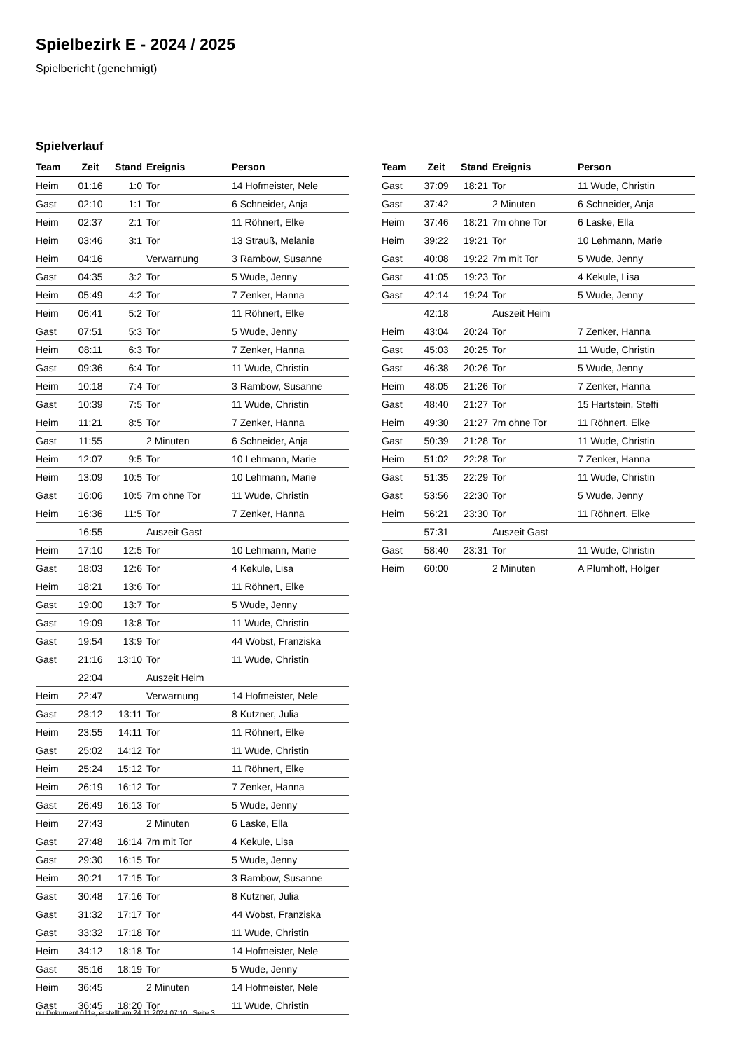Spielbezirk E - 2024 / 2025
Spielbericht (genehmigt)
Spielverlauf
| Team | Zeit | Stand | Ereignis | Person |
| --- | --- | --- | --- | --- |
| Heim | 01:16 | 1:0 | Tor | 14 Hofmeister, Nele |
| Gast | 02:10 | 1:1 | Tor | 6 Schneider, Anja |
| Heim | 02:37 | 2:1 | Tor | 11 Röhnert, Elke |
| Heim | 03:46 | 3:1 | Tor | 13 Strauß, Melanie |
| Heim | 04:16 | | Verwarnung | 3 Rambow, Susanne |
| Gast | 04:35 | 3:2 | Tor | 5 Wude, Jenny |
| Heim | 05:49 | 4:2 | Tor | 7 Zenker, Hanna |
| Heim | 06:41 | 5:2 | Tor | 11 Röhnert, Elke |
| Gast | 07:51 | 5:3 | Tor | 5 Wude, Jenny |
| Heim | 08:11 | 6:3 | Tor | 7 Zenker, Hanna |
| Gast | 09:36 | 6:4 | Tor | 11 Wude, Christin |
| Heim | 10:18 | 7:4 | Tor | 3 Rambow, Susanne |
| Gast | 10:39 | 7:5 | Tor | 11 Wude, Christin |
| Heim | 11:21 | 8:5 | Tor | 7 Zenker, Hanna |
| Gast | 11:55 | | 2 Minuten | 6 Schneider, Anja |
| Heim | 12:07 | 9:5 | Tor | 10 Lehmann, Marie |
| Heim | 13:09 | 10:5 | Tor | 10 Lehmann, Marie |
| Gast | 16:06 | 10:5 | 7m ohne Tor | 11 Wude, Christin |
| Heim | 16:36 | 11:5 | Tor | 7 Zenker, Hanna |
| | 16:55 | | Auszeit Gast | |
| Heim | 17:10 | 12:5 | Tor | 10 Lehmann, Marie |
| Gast | 18:03 | 12:6 | Tor | 4 Kekule, Lisa |
| Heim | 18:21 | 13:6 | Tor | 11 Röhnert, Elke |
| Gast | 19:00 | 13:7 | Tor | 5 Wude, Jenny |
| Gast | 19:09 | 13:8 | Tor | 11 Wude, Christin |
| Gast | 19:54 | 13:9 | Tor | 44 Wobst, Franziska |
| Gast | 21:16 | 13:10 | Tor | 11 Wude, Christin |
| | 22:04 | | Auszeit Heim | |
| Heim | 22:47 | | Verwarnung | 14 Hofmeister, Nele |
| Gast | 23:12 | 13:11 | Tor | 8 Kutzner, Julia |
| Heim | 23:55 | 14:11 | Tor | 11 Röhnert, Elke |
| Gast | 25:02 | 14:12 | Tor | 11 Wude, Christin |
| Heim | 25:24 | 15:12 | Tor | 11 Röhnert, Elke |
| Heim | 26:19 | 16:12 | Tor | 7 Zenker, Hanna |
| Gast | 26:49 | 16:13 | Tor | 5 Wude, Jenny |
| Heim | 27:43 | | 2 Minuten | 6 Laske, Ella |
| Gast | 27:48 | 16:14 | 7m mit Tor | 4 Kekule, Lisa |
| Gast | 29:30 | 16:15 | Tor | 5 Wude, Jenny |
| Heim | 30:21 | 17:15 | Tor | 3 Rambow, Susanne |
| Gast | 30:48 | 17:16 | Tor | 8 Kutzner, Julia |
| Gast | 31:32 | 17:17 | Tor | 44 Wobst, Franziska |
| Gast | 33:32 | 17:18 | Tor | 11 Wude, Christin |
| Heim | 34:12 | 18:18 | Tor | 14 Hofmeister, Nele |
| Gast | 35:16 | 18:19 | Tor | 5 Wude, Jenny |
| Heim | 36:45 | | 2 Minuten | 14 Hofmeister, Nele |
| Gast | 36:45 | 18:20 | Tor | 11 Wude, Christin |
| Team | Zeit | Stand | Ereignis | Person |
| --- | --- | --- | --- | --- |
| Gast | 37:09 | 18:21 | Tor | 11 Wude, Christin |
| Gast | 37:42 | | 2 Minuten | 6 Schneider, Anja |
| Heim | 37:46 | 18:21 | 7m ohne Tor | 6 Laske, Ella |
| Heim | 39:22 | 19:21 | Tor | 10 Lehmann, Marie |
| Gast | 40:08 | 19:22 | 7m mit Tor | 5 Wude, Jenny |
| Gast | 41:05 | 19:23 | Tor | 4 Kekule, Lisa |
| Gast | 42:14 | 19:24 | Tor | 5 Wude, Jenny |
| | 42:18 | | Auszeit Heim | |
| Heim | 43:04 | 20:24 | Tor | 7 Zenker, Hanna |
| Gast | 45:03 | 20:25 | Tor | 11 Wude, Christin |
| Gast | 46:38 | 20:26 | Tor | 5 Wude, Jenny |
| Heim | 48:05 | 21:26 | Tor | 7 Zenker, Hanna |
| Gast | 48:40 | 21:27 | Tor | 15 Hartstein, Steffi |
| Heim | 49:30 | 21:27 | 7m ohne Tor | 11 Röhnert, Elke |
| Gast | 50:39 | 21:28 | Tor | 11 Wude, Christin |
| Heim | 51:02 | 22:28 | Tor | 7 Zenker, Hanna |
| Gast | 51:35 | 22:29 | Tor | 11 Wude, Christin |
| Gast | 53:56 | 22:30 | Tor | 5 Wude, Jenny |
| Heim | 56:21 | 23:30 | Tor | 11 Röhnert, Elke |
| | 57:31 | | Auszeit Gast | |
| Gast | 58:40 | 23:31 | Tor | 11 Wude, Christin |
| Heim | 60:00 | | 2 Minuten | A Plumhoff, Holger |
nu.Dokument 011e, erstellt am 24.11.2024 07:10 | Seite 3